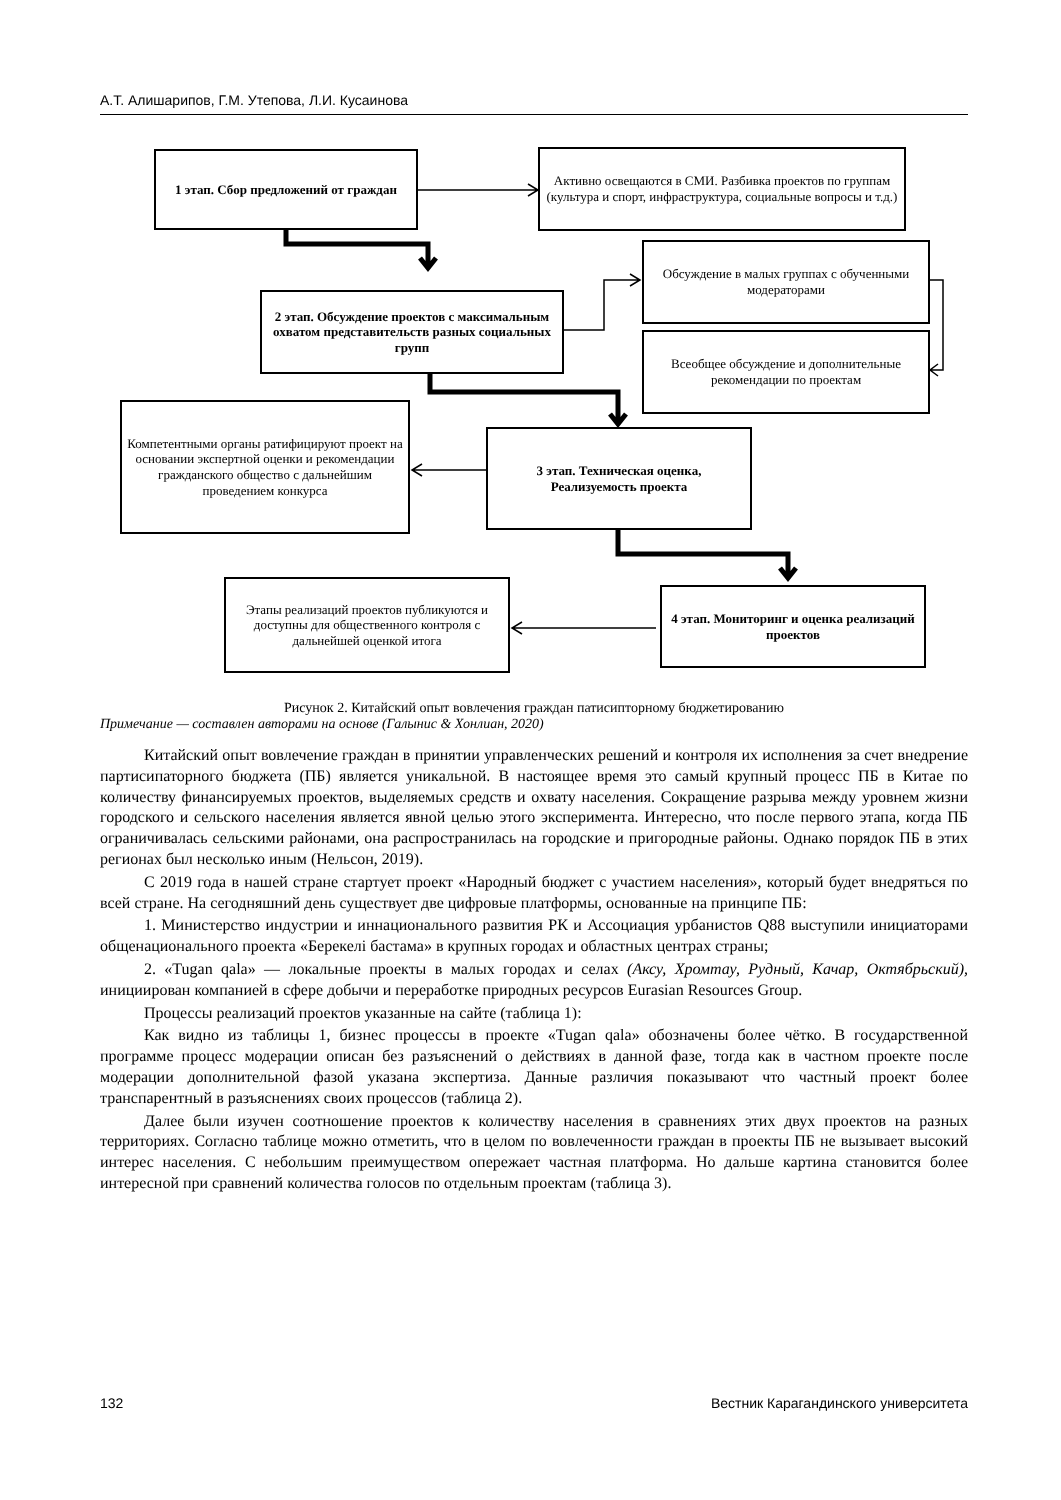А.Т. Алишарипов, Г.М. Утепова, Л.И. Кусаинова
1 этап. Сбор предложений от граждан
Активно освещаются в СМИ. Разбивка проектов по группам (культура и спорт, инфраструктура, социальные вопросы и т.д.)
Обсуждение в малых группах с обученными модераторами
2 этап. Обсуждение проектов с максимальным охватом представительств разных социальных групп
Всеобщее обсуждение и дополнительные рекомендации по проектам
Компетентными органы ратифицируют проект на основании экспертной оценки и рекомендации гражданского общество с дальнейшим проведением конкурса
3 этап. Техническая оценка, Реализуемость проекта
Этапы реализаций проектов публикуются и доступны для общественного контроля с дальнейшей оценкой итога
4 этап. Мониторинг и оценка реализаций проектов
Рисунок 2. Китайский опыт вовлечения граждан патисипторному бюджетированию
Примечание — составлен авторами на основе (Галынис & Хонлиан, 2020)
Китайский опыт вовлечение граждан в принятии управленческих решений и контроля их исполнения за счет внедрение партисипаторного бюджета (ПБ) является уникальной. В настоящее время это самый крупный процесс ПБ в Китае по количеству финансируемых проектов, выделяемых средств и охвату населения. Сокращение разрыва между уровнем жизни городского и сельского населения является явной целью этого эксперимента. Интересно, что после первого этапа, когда ПБ ограничивалась сельскими районами, она распространилась на городские и пригородные районы. Однако порядок ПБ в этих регионах был несколько иным (Нельсон, 2019).
С 2019 года в нашей стране стартует проект «Народный бюджет с участием населения», который будет внедряться по всей стране. На сегодняшний день существует две цифровые платформы, основанные на принципе ПБ:
1. Министерство индустрии и иннационального развития РК и Ассоциация урбанистов Q88 выступили инициаторами общенационального проекта «Берекелі бастама» в крупных городах и областных центрах страны;
2. «Tugan qala» — локальные проекты в малых городах и селах (Аксу, Хромтау, Рудный, Качар, Октябрьский), инициирован компанией в сфере добычи и переработке природных ресурсов Eurasian Resources Group.
Процессы реализаций проектов указанные на сайте (таблица 1):
Как видно из таблицы 1, бизнес процессы в проекте «Tugan qala» обозначены более чётко. В государственной программе процесс модерации описан без разъяснений о действиях в данной фазе, тогда как в частном проекте после модерации дополнительной фазой указана экспертиза. Данные различия показывают что частный проект более транспарентный в разъяснениях своих процессов (таблица 2).
Далее были изучен соотношение проектов к количеству населения в сравнениях этих двух проектов на разных территориях. Согласно таблице можно отметить, что в целом по вовлеченности граждан в проекты ПБ не вызывает высокий интерес населения. С небольшим преимуществом опережает частная платформа. Но дальше картина становится более интересной при сравнений количества голосов по отдельным проектам (таблица 3).
132 Вестник Карагандинского университета